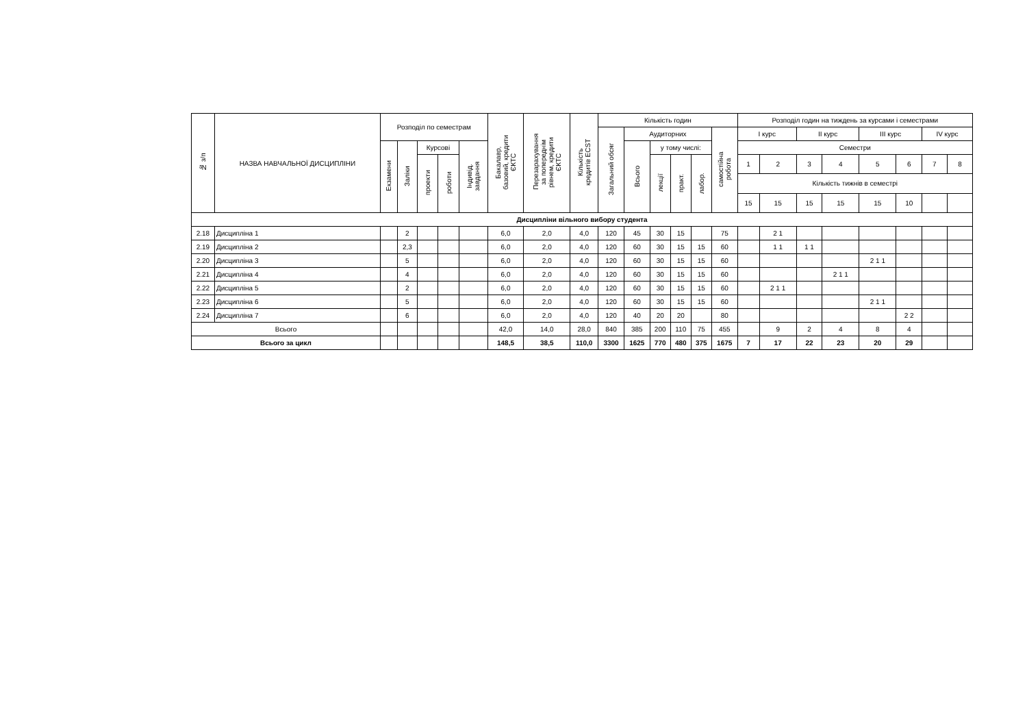| № з/п | НАЗВА НАВЧАЛЬНОЇ ДИСЦИПЛІНИ | Розподіл по семестрам | | | | | Бакалавр, базовий, кредити ЄКТС | Перезарахування за попереднім рівнем, кредити ЄКТС | Кількість кредитів ECST | Кількість годин | | | | | | Розподіл годин на тиждень за курсами і семестрами | | | | | | | |
| --- | --- | --- | --- | --- | --- | --- | --- | --- | --- | --- | --- | --- | --- | --- | --- | --- | --- | --- | --- | --- | --- | --- | --- |
| | | | | | | | | | | Загальний обсяг | Аудиторних | | | | самостійна робота | I курс | | II курс | | III курс | | IV курс | |
| | | Екзамени | Заліки | Курсові | | Індивід. завдання | | | | | Всього | у тому числі: | | | | Семестри | | | | | | | |
| | | | | проекти | роботи | | | | | | | лекції | практ. | лабор. | | 1 | 2 | 3 | 4 | 5 | 6 | 7 | 8 |
| | | | | | | | | | | | | | | | | Кількість тижнів в семестрі | | | | | | | |
| | | | | | | | | | | | | | | | | 15 | 15 | 15 | 15 | 15 | 10 | | |
| Дисципліни вільного вибору студента | | | | | | | | | | | | | | | | | | | | | | | |
| 2.18 | Дисципліна 1 | | 2 | | | | 6,0 | 2,0 | 4,0 | 120 | 45 | 30 | 15 | | 75 | | 2 1 | | | | | | |
| 2.19 | Дисципліна 2 | | 2,3 | | | | 6,0 | 2,0 | 4,0 | 120 | 60 | 30 | 15 | 15 | 60 | | 1 1 | 1 1 | | | | | |
| 2.20 | Дисципліна 3 | | 5 | | | | 6,0 | 2,0 | 4,0 | 120 | 60 | 30 | 15 | 15 | 60 | | | | | 2 1 1 | | | |
| 2.21 | Дисципліна 4 | | 4 | | | | 6,0 | 2,0 | 4,0 | 120 | 60 | 30 | 15 | 15 | 60 | | | | 2 1 1 | | | | |
| 2.22 | Дисципліна 5 | | 2 | | | | 6,0 | 2,0 | 4,0 | 120 | 60 | 30 | 15 | 15 | 60 | | 2 1 1 | | | | | | |
| 2.23 | Дисципліна 6 | | 5 | | | | 6,0 | 2,0 | 4,0 | 120 | 60 | 30 | 15 | 15 | 60 | | | | | 2 1 1 | | | |
| 2.24 | Дисципліна 7 | | 6 | | | | 6,0 | 2,0 | 4,0 | 120 | 40 | 20 | 20 | | 80 | | | | | | 2 2 | | |
| Всього | | | | | | | 42,0 | 14,0 | 28,0 | 840 | 385 | 200 | 110 | 75 | 455 | | 9 | 2 | 4 | 8 | 4 | | |
| Всього за цикл | | | | | | | 148,5 | 38,5 | 110,0 | 3300 | 1625 | 770 | 480 | 375 | 1675 | 7 | 17 | 22 | 23 | 20 | 29 | | |